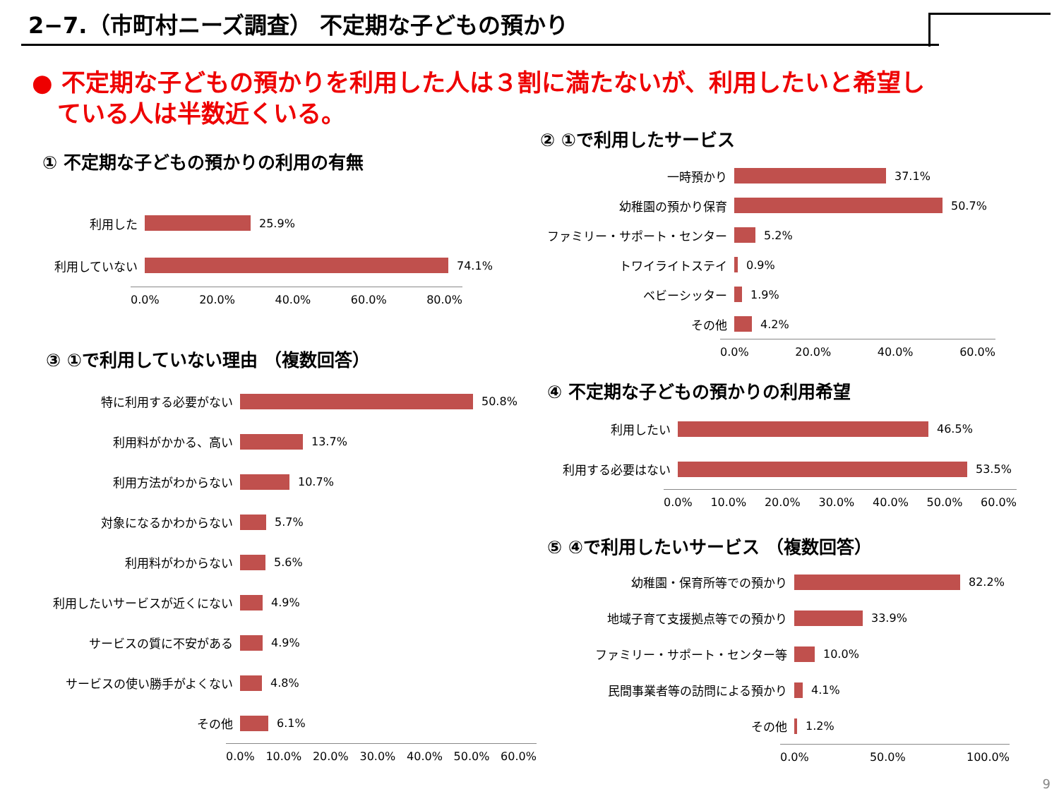2−7.（市町村ニーズ調査） 不定期な子どもの預かり
● 不定期な子どもの預かりを利用した人は３割に満たないが、利用したいと希望し
ている人は半数近くいる。
① 不定期な子どもの預かりの利用の有無
利用した 25.9%
利用していない 74.1%
0.0% 20.0% 40.0% 60.0% 80.0%
② ①で利用したサービス
一時預かり 37.1%
幼稚園の預かり保育 50.7%
ファミリー・サポート・センター 5.2%
トワイライトステイ 0.9%
ベビーシッター 1.9%
その他 4.2%
0.0% 20.0% 40.0% 60.0%
③ ①で利用していない理由 （複数回答）
特に利用する必要がない 50.8%
利用料がかかる、高い 13.7%
利用方法がわからない 10.7%
対象になるかわからない 5.7%
利用料がわからない 5.6%
利用したいサービスが近くにない 4.9%
サービスの質に不安がある 4.9%
サービスの使い勝手がよくない 4.8%
その他 6.1%
0.0% 10.0% 20.0% 30.0% 40.0% 50.0% 60.0%
④ 不定期な子どもの預かりの利用希望
利用したい 46.5%
利用する必要はない 53.5%
0.0% 10.0% 20.0% 30.0% 40.0% 50.0% 60.0%
⑤ ④で利用したいサービス （複数回答）
幼稚園・保育所等での預かり 82.2%
地域子育て支援拠点等での預かり 33.9%
ファミリー・サポート・センター等 10.0%
民間事業者等の訪問による預かり 4.1%
その他 1.2%
0.0% 50.0% 100.0%
9